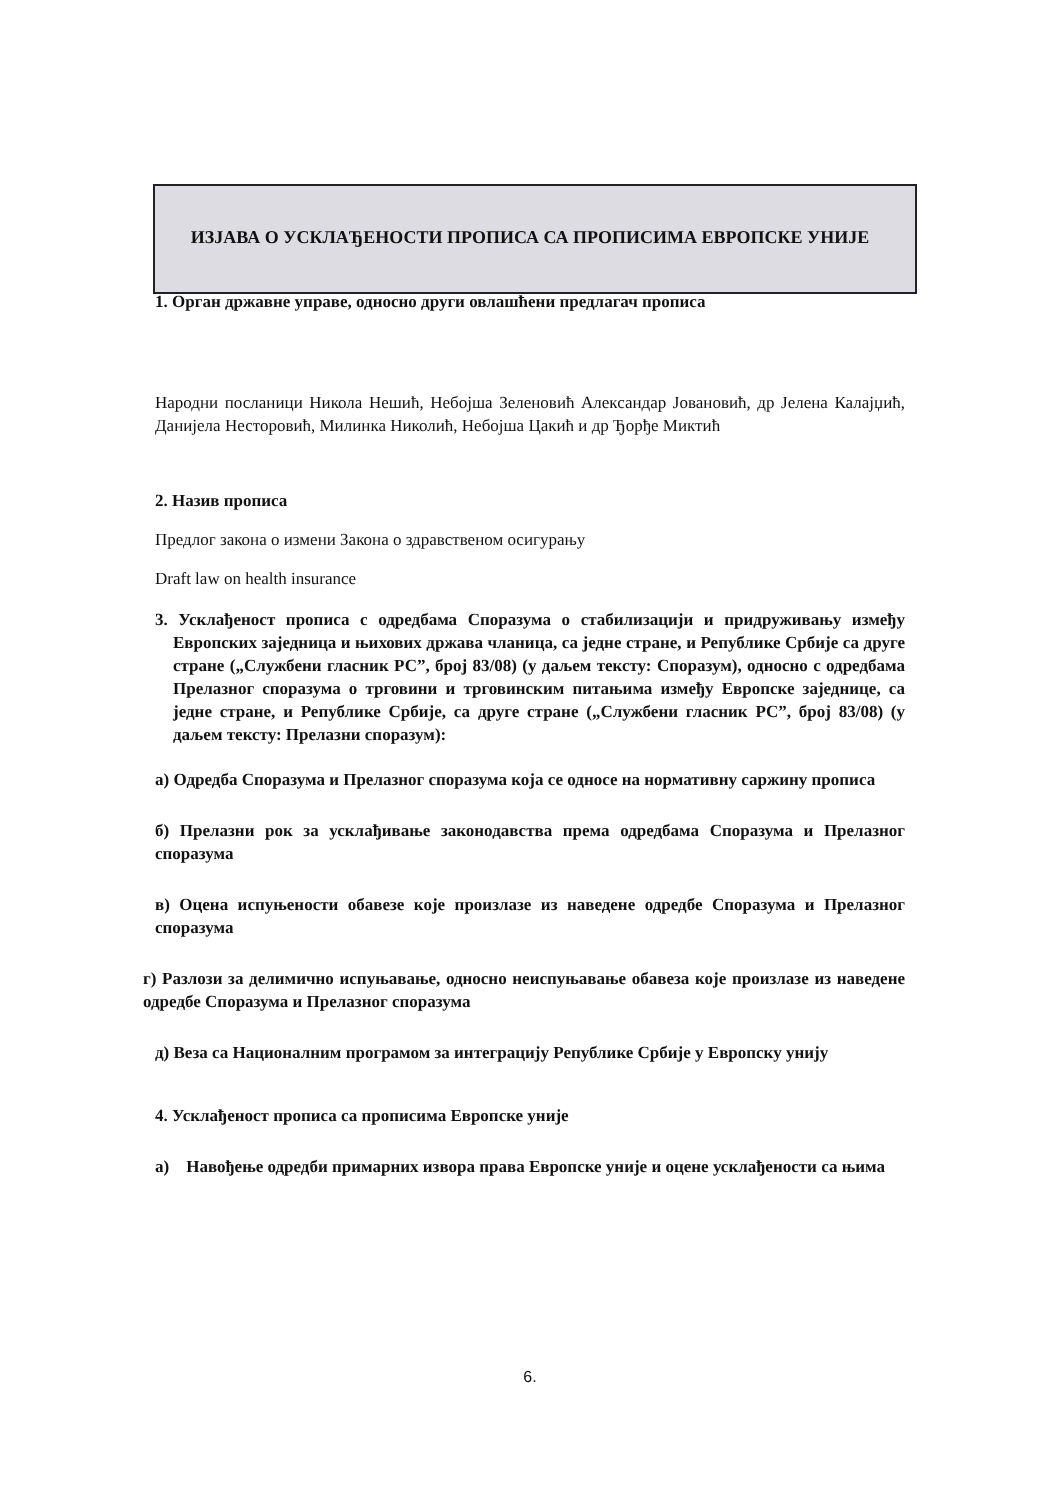ИЗЈАВА О УСКЛАЂЕНОСТИ ПРОПИСА СА ПРОПИСИМА ЕВРОПСКЕ УНИЈЕ
1. Орган државне управе, односно други овлашћени предлагач прописа
Народни посланици Никола Нешић, Небојша Зеленовић Александар Јовановић, др Јелена Калајџић, Данијела Несторовић, Милинка Николић, Небојша Цакић и др Ђорђе Миктић
2. Назив прописа
Предлог закона о измени Закона о здравственом осигурању
Draft law on health insurance
3. Усклађеност прописа с одредбама Споразума о стабилизацији и придруживању између Европских заједница и њихових држава чланица, са једне стране, и Републике Србије са друге стране („Службени гласник РС”, број 83/08) (у даљем тексту: Споразум), односно с одредбама Прелазног споразума о трговини и трговинским питањима између Европске заједнице, са једне стране, и Републике Србије, са друге стране („Службени гласник РС”, број 83/08) (у даљем тексту: Прелазни споразум):
а) Одредба Споразума и Прелазног споразума која се односе на нормативну саржину прописа
б) Прелазни рок за усклађивање законодавства према одредбама Споразума и Прелазног споразума
в) Оцена испуњености обавезе које произлазе из наведене одредбе Споразума и Прелазног споразума
г) Разлози за делимично испуњавање, односно неиспуњавање обавеза које произлазе из наведене одредбе Споразума и Прелазног споразума
д) Веза са Националним програмом за интеграцију Републике Србије у Европску унију
4. Усклађеност прописа са прописима Европске уније
а) Навођење одредби примарних извора права Европске уније и оцене усклађености са њима
6.